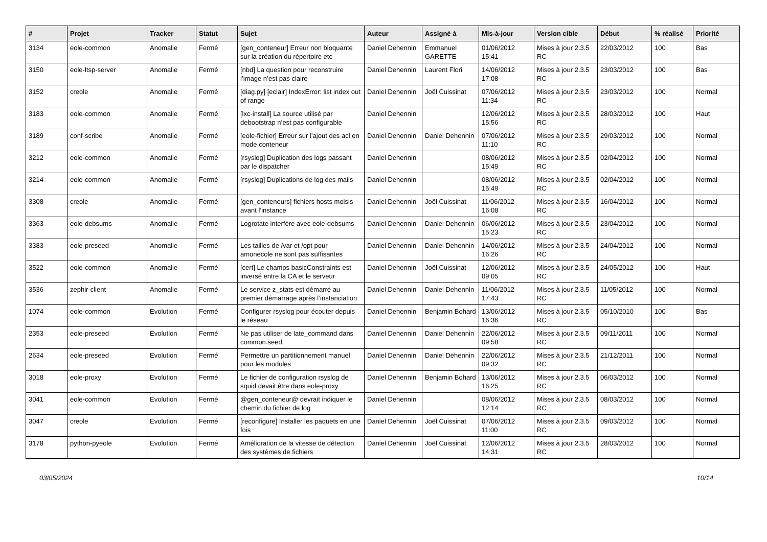| # | Projet | Tracker | Statut | Sujet | Auteur | Assigné à | Mis-à-jour | Version cible | Début | % réalisé | Priorité |
| --- | --- | --- | --- | --- | --- | --- | --- | --- | --- | --- | --- |
| 3134 | eole-common | Anomalie | Fermé | [gen_conteneur] Erreur non bloquante sur la création du répertoire etc | Daniel Dehennin | Emmanuel GARETTE | 01/06/2012 15:41 | Mises à jour 2.3.5 RC | 22/03/2012 | 100 | Bas |
| 3150 | eole-ltsp-server | Anomalie | Fermé | [nbd] La question pour reconstruire l’image n’est pas claire | Daniel Dehennin | Laurent Flori | 14/06/2012 17:08 | Mises à jour 2.3.5 RC | 23/03/2012 | 100 | Bas |
| 3152 | creole | Anomalie | Fermé | [diag.py] [eclair] IndexError: list index out of range | Daniel Dehennin | Joël Cuissinat | 07/06/2012 11:34 | Mises à jour 2.3.5 RC | 23/03/2012 | 100 | Normal |
| 3183 | eole-common | Anomalie | Fermé | [lxc-install] La source utilisé par debootstrap n’est pas configurable | Daniel Dehennin | | 12/06/2012 15:56 | Mises à jour 2.3.5 RC | 28/03/2012 | 100 | Haut |
| 3189 | conf-scribe | Anomalie | Fermé | [eole-fichier] Erreur sur l’ajout des acl en mode conteneur | Daniel Dehennin | Daniel Dehennin | 07/06/2012 11:10 | Mises à jour 2.3.5 RC | 29/03/2012 | 100 | Normal |
| 3212 | eole-common | Anomalie | Fermé | [rsyslog] Duplication des logs passant par le dispatcher | Daniel Dehennin | | 08/06/2012 15:49 | Mises à jour 2.3.5 RC | 02/04/2012 | 100 | Normal |
| 3214 | eole-common | Anomalie | Fermé | [rsyslog] Duplications de log des mails | Daniel Dehennin | | 08/06/2012 15:49 | Mises à jour 2.3.5 RC | 02/04/2012 | 100 | Normal |
| 3308 | creole | Anomalie | Fermé | [gen_conteneurs] fichiers hosts moisis avant l’instance | Daniel Dehennin | Joël Cuissinat | 11/06/2012 16:08 | Mises à jour 2.3.5 RC | 16/04/2012 | 100 | Normal |
| 3363 | eole-debsums | Anomalie | Fermé | Logrotate interfère avec eole-debsums | Daniel Dehennin | Daniel Dehennin | 06/06/2012 15:23 | Mises à jour 2.3.5 RC | 23/04/2012 | 100 | Normal |
| 3383 | eole-preseed | Anomalie | Fermé | Les tailles de /var et /opt pour amonecole ne sont pas suffisantes | Daniel Dehennin | Daniel Dehennin | 14/06/2012 16:26 | Mises à jour 2.3.5 RC | 24/04/2012 | 100 | Normal |
| 3522 | eole-common | Anomalie | Fermé | [cert] Le champs basicConstraints est inversé entre la CA et le serveur | Daniel Dehennin | Joël Cuissinat | 12/06/2012 09:05 | Mises à jour 2.3.5 RC | 24/05/2012 | 100 | Haut |
| 3536 | zephir-client | Anomalie | Fermé | Le service z_stats est démarré au premier démarrage après l’instanciation | Daniel Dehennin | Daniel Dehennin | 11/06/2012 17:43 | Mises à jour 2.3.5 RC | 11/05/2012 | 100 | Normal |
| 1074 | eole-common | Evolution | Fermé | Configurer rsyslog pour écouter depuis le réseau | Daniel Dehennin | Benjamin Bohard | 13/06/2012 16:36 | Mises à jour 2.3.5 RC | 05/10/2010 | 100 | Bas |
| 2353 | eole-preseed | Evolution | Fermé | Ne pas utiliser de late_command dans common.seed | Daniel Dehennin | Daniel Dehennin | 22/06/2012 09:58 | Mises à jour 2.3.5 RC | 09/11/2011 | 100 | Normal |
| 2634 | eole-preseed | Evolution | Fermé | Permettre un partitionnement manuel pour les modules | Daniel Dehennin | Daniel Dehennin | 22/06/2012 09:32 | Mises à jour 2.3.5 RC | 21/12/2011 | 100 | Normal |
| 3018 | eole-proxy | Evolution | Fermé | Le fichier de configuration rsyslog de squid devait être dans eole-proxy | Daniel Dehennin | Benjamin Bohard | 13/06/2012 16:25 | Mises à jour 2.3.5 RC | 06/03/2012 | 100 | Normal |
| 3041 | eole-common | Evolution | Fermé | @gen_conteneur@ devrait indiquer le chemin du fichier de log | Daniel Dehennin | | 08/06/2012 12:14 | Mises à jour 2.3.5 RC | 08/03/2012 | 100 | Normal |
| 3047 | creole | Evolution | Fermé | [reconfigure] Installer les paquets en une fois | Daniel Dehennin | Joël Cuissinat | 07/06/2012 11:00 | Mises à jour 2.3.5 RC | 09/03/2012 | 100 | Normal |
| 3178 | python-pyeole | Evolution | Fermé | Amélioration de la vitesse de détection des systèmes de fichiers | Daniel Dehennin | Joël Cuissinat | 12/06/2012 14:31 | Mises à jour 2.3.5 RC | 28/03/2012 | 100 | Normal |
03/05/2024 10/14